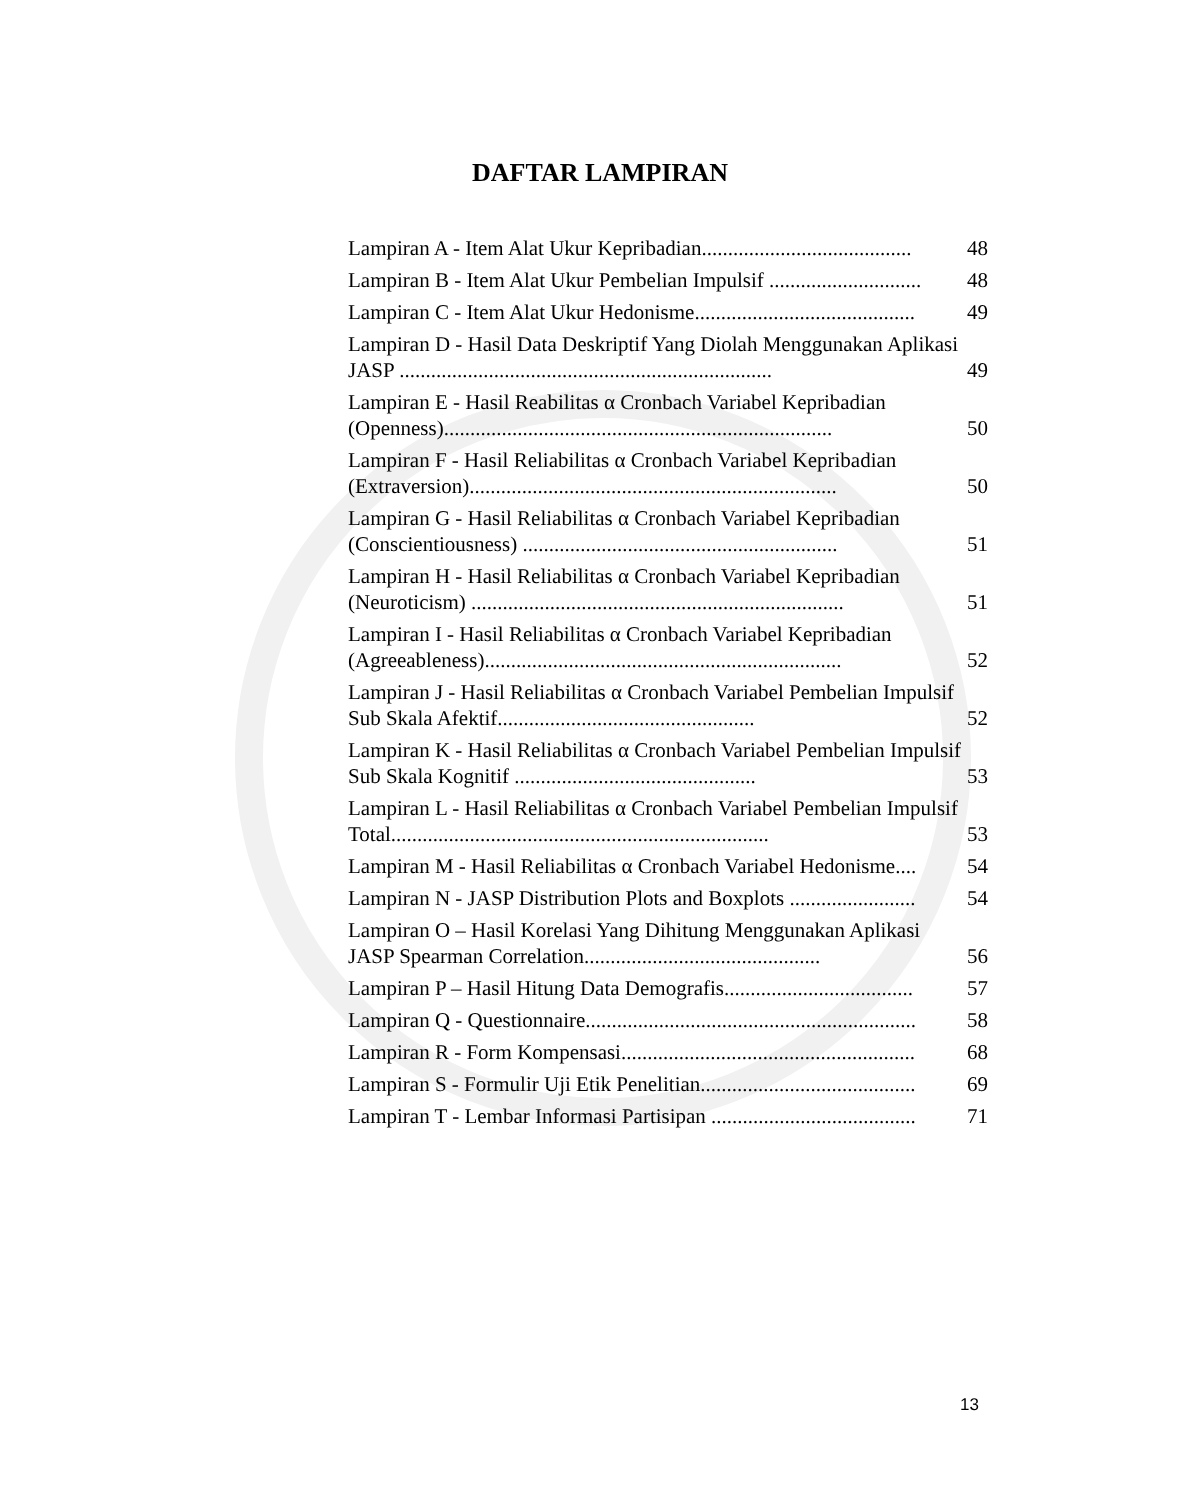DAFTAR LAMPIRAN
Lampiran A - Item Alat Ukur Kepribadian........................................
48
Lampiran B - Item Alat Ukur Pembelian Impulsif .............................
48
Lampiran C - Item Alat Ukur Hedonisme..........................................
49
Lampiran D - Hasil Data Deskriptif Yang Diolah Menggunakan Aplikasi JASP .......................................................................
49
Lampiran E - Hasil Reabilitas α Cronbach Variabel Kepribadian (Openness)..........................................................................
50
Lampiran F - Hasil Reliabilitas α Cronbach Variabel Kepribadian (Extraversion)......................................................................
50
Lampiran G - Hasil Reliabilitas α Cronbach Variabel Kepribadian (Conscientiousness) ............................................................
51
Lampiran H - Hasil Reliabilitas α Cronbach Variabel Kepribadian (Neuroticism) .......................................................................
51
Lampiran I - Hasil Reliabilitas α Cronbach Variabel Kepribadian (Agreeableness)....................................................................
52
Lampiran J - Hasil Reliabilitas α Cronbach Variabel Pembelian Impulsif Sub Skala Afektif.................................................
52
Lampiran K - Hasil Reliabilitas α Cronbach Variabel Pembelian Impulsif Sub Skala Kognitif ..............................................
53
Lampiran L - Hasil Reliabilitas α Cronbach Variabel Pembelian Impulsif Total........................................................................
53
Lampiran M - Hasil Reliabilitas α Cronbach Variabel Hedonisme....
54
Lampiran N - JASP Distribution Plots and Boxplots ........................
54
Lampiran O – Hasil Korelasi Yang Dihitung Menggunakan Aplikasi JASP Spearman Correlation.............................................
56
Lampiran P – Hasil Hitung Data Demografis....................................
57
Lampiran Q - Questionnaire...............................................................
58
Lampiran R - Form Kompensasi........................................................
68
Lampiran S - Formulir Uji Etik Penelitian.........................................
69
Lampiran T - Lembar Informasi Partisipan .......................................
71
13